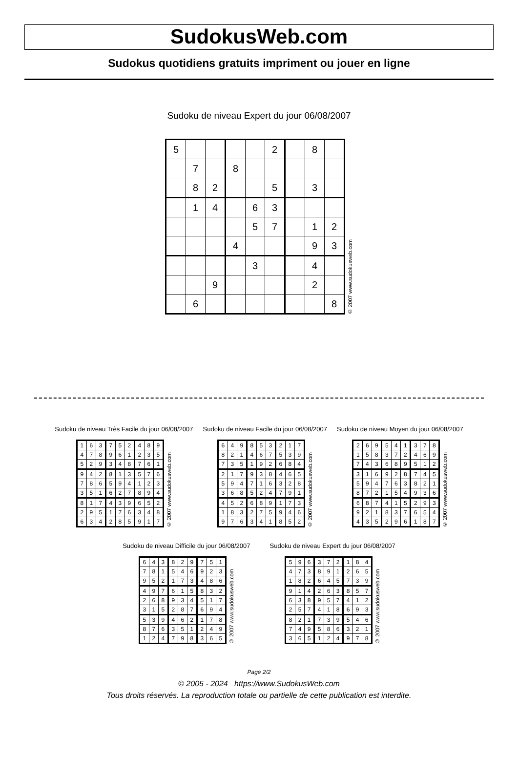SudokusWeb.com
Sudokus quotidiens gratuits impriment ou jouer en ligne
Sudoku de niveau Expert du jour 06/08/2007
| 5 | | | | | 2 | | 8 | |
| | 7 | | 8 | | | | | |
| | 8 | 2 | | | 5 | | 3 | |
| | 1 | 4 | | 6 | 3 | | | |
| | | | | 5 | 7 | | 1 | 2 |
| | | | 4 | | | | 9 | 3 |
| | | | | 3 | | | 4 | |
| | | 9 | | | | | 2 | |
| | 6 | | | | | | | 8 |
© 2007 www.sudokusweb.com
Sudoku de niveau Très Facile du jour 06/08/2007
| 1 | 6 | 3 | 7 | 5 | 2 | 4 | 8 | 9 |
| 4 | 7 | 8 | 9 | 6 | 1 | 2 | 3 | 5 |
| 5 | 2 | 9 | 3 | 4 | 8 | 7 | 6 | 1 |
| 9 | 4 | 2 | 8 | 1 | 3 | 5 | 7 | 6 |
| 7 | 8 | 6 | 5 | 9 | 4 | 1 | 2 | 3 |
| 3 | 5 | 1 | 6 | 2 | 7 | 8 | 9 | 4 |
| 8 | 1 | 7 | 4 | 3 | 9 | 6 | 5 | 2 |
| 2 | 9 | 5 | 1 | 7 | 6 | 3 | 4 | 8 |
| 6 | 3 | 4 | 2 | 8 | 5 | 9 | 1 | 7 |
© 2007 www.sudokusweb.com
Sudoku de niveau Facile du jour 06/08/2007
| 6 | 4 | 9 | 8 | 5 | 3 | 2 | 1 | 7 |
| 8 | 2 | 1 | 4 | 6 | 7 | 5 | 3 | 9 |
| 7 | 3 | 5 | 1 | 9 | 2 | 6 | 8 | 4 |
| 2 | 1 | 7 | 9 | 3 | 8 | 4 | 6 | 5 |
| 5 | 9 | 4 | 7 | 1 | 6 | 3 | 2 | 8 |
| 3 | 6 | 8 | 5 | 2 | 4 | 7 | 9 | 1 |
| 4 | 5 | 2 | 6 | 8 | 9 | 1 | 7 | 3 |
| 1 | 8 | 3 | 2 | 7 | 5 | 9 | 4 | 6 |
| 9 | 7 | 6 | 3 | 4 | 1 | 8 | 5 | 2 |
© 2007 www.sudokusweb.com
Sudoku de niveau Moyen du jour 06/08/2007
| 2 | 6 | 9 | 5 | 4 | 1 | 3 | 7 | 8 |
| 1 | 5 | 8 | 3 | 7 | 2 | 4 | 6 | 9 |
| 7 | 4 | 3 | 6 | 8 | 9 | 5 | 1 | 2 |
| 3 | 1 | 6 | 9 | 2 | 8 | 7 | 4 | 5 |
| 5 | 9 | 4 | 7 | 6 | 3 | 8 | 2 | 1 |
| 8 | 7 | 2 | 1 | 5 | 4 | 9 | 3 | 6 |
| 6 | 8 | 7 | 4 | 1 | 5 | 2 | 9 | 3 |
| 9 | 2 | 1 | 8 | 3 | 7 | 6 | 5 | 4 |
| 4 | 3 | 5 | 2 | 9 | 6 | 1 | 8 | 7 |
© 2007 www.sudokusweb.com
Sudoku de niveau Difficile du jour 06/08/2007
| 6 | 4 | 3 | 8 | 2 | 9 | 7 | 5 | 1 |
| 7 | 8 | 1 | 5 | 4 | 6 | 9 | 2 | 3 |
| 9 | 5 | 2 | 1 | 7 | 3 | 4 | 8 | 6 |
| 4 | 9 | 7 | 6 | 1 | 5 | 8 | 3 | 2 |
| 2 | 6 | 8 | 9 | 3 | 4 | 5 | 1 | 7 |
| 3 | 1 | 5 | 2 | 8 | 7 | 6 | 9 | 4 |
| 5 | 3 | 9 | 4 | 6 | 2 | 1 | 7 | 8 |
| 8 | 7 | 6 | 3 | 5 | 1 | 2 | 4 | 9 |
| 1 | 2 | 4 | 7 | 9 | 8 | 3 | 6 | 5 |
© 2007 www.sudokusweb.com
Sudoku de niveau Expert du jour 06/08/2007
| 5 | 9 | 6 | 3 | 7 | 2 | 1 | 8 | 4 |
| 4 | 7 | 3 | 8 | 9 | 1 | 2 | 6 | 5 |
| 1 | 8 | 2 | 6 | 4 | 5 | 7 | 3 | 9 |
| 9 | 1 | 4 | 2 | 6 | 3 | 8 | 5 | 7 |
| 6 | 3 | 8 | 9 | 5 | 7 | 4 | 1 | 2 |
| 2 | 5 | 7 | 4 | 1 | 8 | 6 | 9 | 3 |
| 8 | 2 | 1 | 7 | 3 | 9 | 5 | 4 | 6 |
| 7 | 4 | 9 | 5 | 8 | 6 | 3 | 2 | 1 |
| 3 | 6 | 5 | 1 | 2 | 4 | 9 | 7 | 8 |
© 2007 www.sudokusweb.com
Page 2/2
© 2005 - 2024 https://www.SudokusWeb.com
Tous droits réservés. La reproduction totale ou partielle de cette publication est interdite.